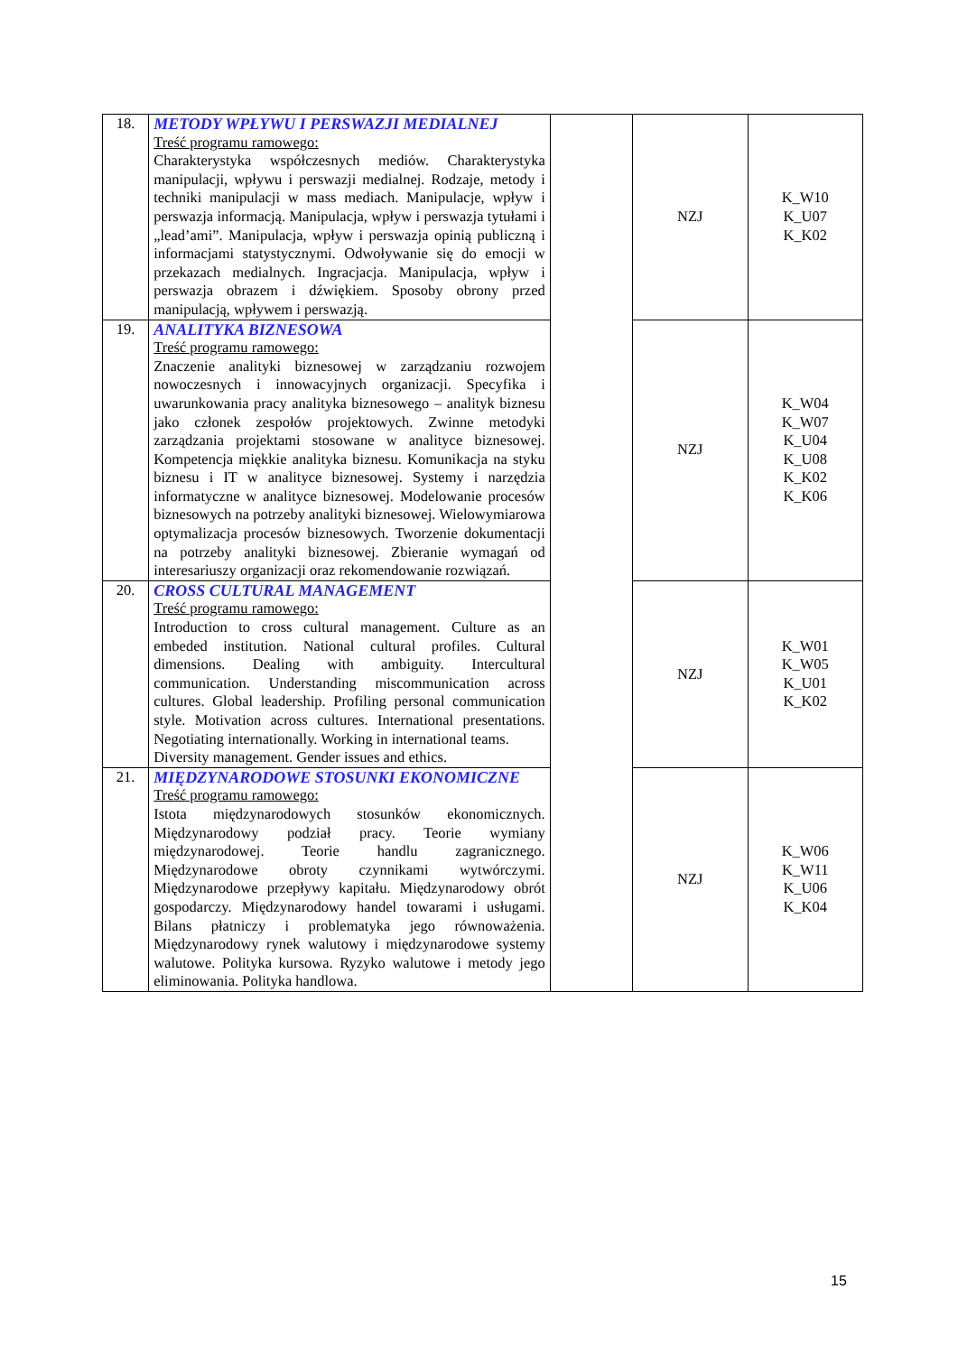| 18. | METODY WPŁYWU I PERSWAZJI MEDIALNEJ Treść programu ramowego: Charakterystyka współczesnych mediów. Charakterystyka manipulacji, wpływu i perswazji medialnej. Rodzaje, metody i techniki manipulacji w mass mediach. Manipulacje, wpływ i perswazja informacją. Manipulacja, wpływ i perswazja tytułami i „lead’ami”. Manipulacja, wpływ i perswazja opinią publiczną i informacjami statystycznymi. Odwoływanie się do emocji w przekazach medialnych. Ingracjacja. Manipulacja, wpływ i perswazja obrazem i dźwiękiem. Sposoby obrony przed manipulacją, wpływem i perswazją. | | NZJ | K_W10 K_U07 K_K02 |
| 19. | ANALITYKA BIZNESOWA Treść programu ramowego: Znaczenie analityki biznesowej w zarządzaniu rozwojem nowoczesnych i innowacyjnych organizacji. Specyfika i uwarunkowania pracy analityka biznesowego – analityk biznesu jako członek zespołów projektowych. Zwinne metodyki zarządzania projektami stosowane w analityce biznesowej. Kompetencja miękkie analityka biznesu. Komunikacja na styku biznesu i IT w analityce biznesowej. Systemy i narzędzia informatyczne w analityce biznesowej. Modelowanie procesów biznesowych na potrzeby analityki biznesowej. Wielowymiarowa optymalizacja procesów biznesowych. Tworzenie dokumentacji na potrzeby analityki biznesowej. Zbieranie wymagań od interesariuszy organizacji oraz rekomendowanie rozwiązań. | | NZJ | K_W04 K_W07 K_U04 K_U08 K_K02 K_K06 |
| 20. | CROSS CULTURAL MANAGEMENT Treść programu ramowego: Introduction to cross cultural management. Culture as an embeded institution. National cultural profiles. Cultural dimensions. Dealing with ambiguity. Intercultural communication. Understanding miscommunication across cultures. Global leadership. Profiling personal communication style. Motivation across cultures. International presentations. Negotiating internationally. Working in international teams. Diversity management. Gender issues and ethics. | | NZJ | K_W01 K_W05 K_U01 K_K02 |
| 21. | MIĘDZYNARODOWE STOSUNKI EKONOMICZNE Treść programu ramowego: Istota międzynarodowych stosunków ekonomicznych. Międzynarodowy podział pracy. Teorie wymiany międzynarodowej. Teorie handlu zagranicznego. Międzynarodowe obroty czynnikami wytwórczymi. Międzynarodowe przepływy kapitału. Międzynarodowy obrót gospodarczy. Międzynarodowy handel towarami i usługami. Bilans płatniczy i problematyka jego równoważenia. Międzynarodowy rynek walutowy i międzynarodowe systemy walutowe. Polityka kursowa. Ryzyko walutowe i metody jego eliminowania. Polityka handlowa. | | NZJ | K_W06 K_W11 K_U06 K_K04 |
15